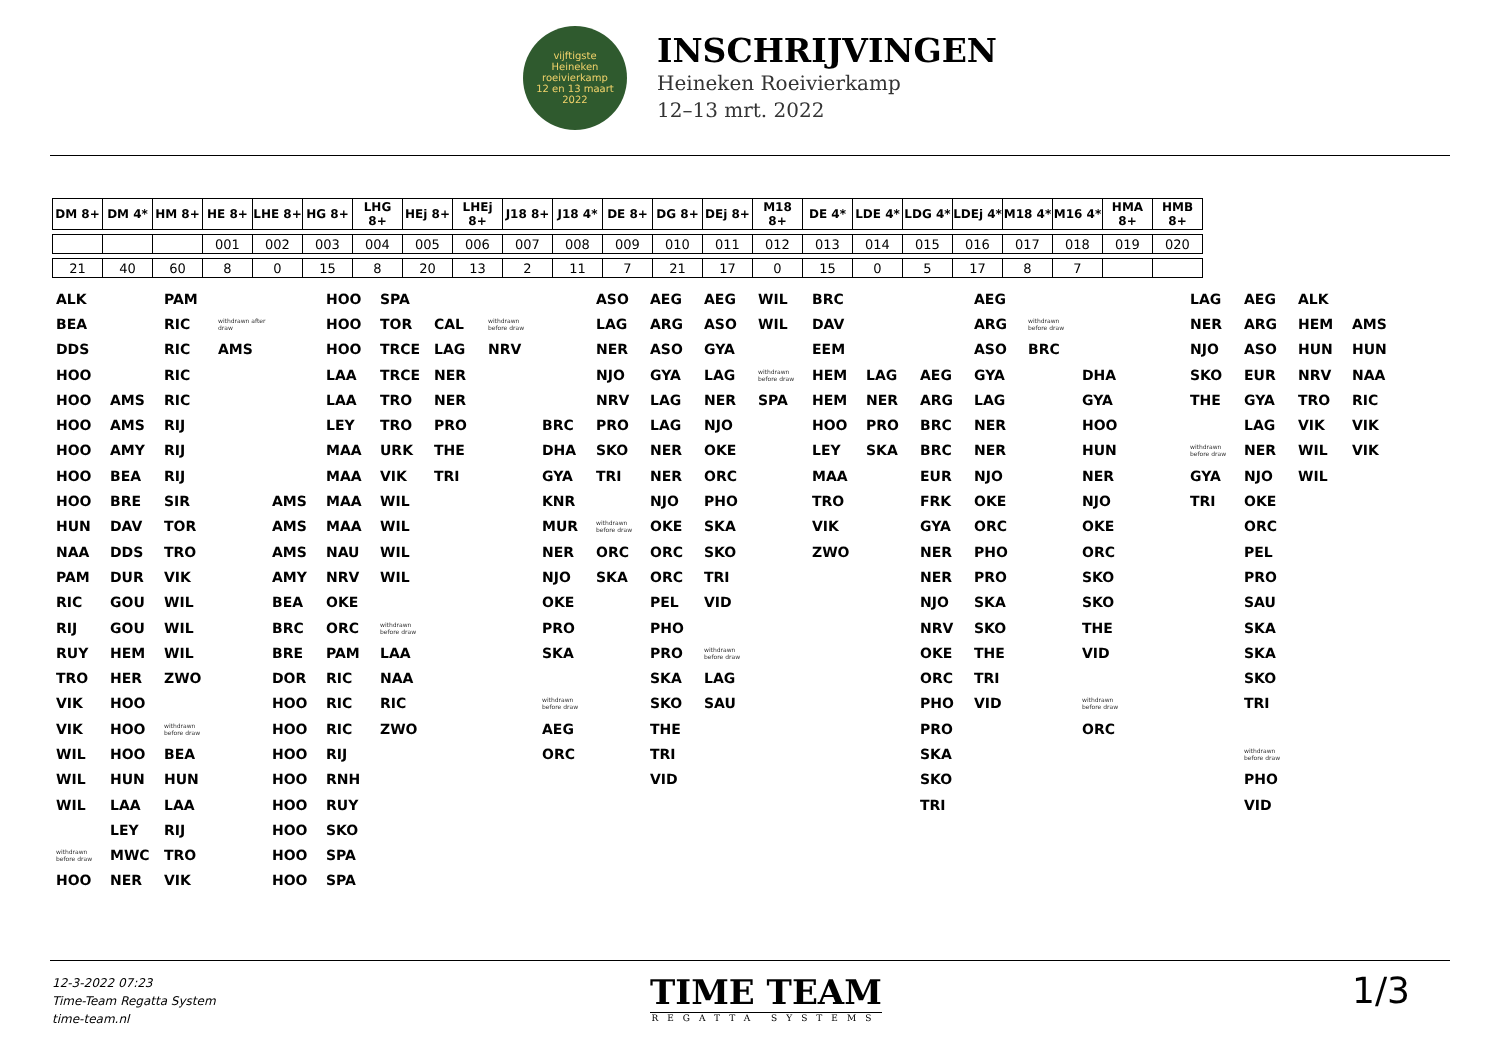vijftigste
Heineken
roeivierkamp
12 en 13 maart 2022
INSCHRIJVINGEN
Heineken Roeivierkamp
12–13 mrt. 2022
| DM 8+ | DM 4* | HM 8+ | HE 8+ | LHE 8+ | HG 8+ | LHG 8+ | HEj 8+ | LHEj 8+ | J18 8+ | J18 4* | DE 8+ | DG 8+ | DEj 8+ | M18 8+ | DE 4* | LDE 4* | LDG 4* | LDEj 4* | M18 4* | M16 4* | HMA 8+ | HMB 8+ |
| --- | --- | --- | --- | --- | --- | --- | --- | --- | --- | --- | --- | --- | --- | --- | --- | --- | --- | --- | --- | --- | --- | --- |
| | | | 001 | 002 | 003 | 004 | 005 | 006 | 007 | 008 | 009 | 010 | 011 | 012 | 013 | 014 | 015 | 016 | 017 | 018 | 019 | 020 |
| 21 | 40 | 60 | 8 | 0 | 15 | 8 | 20 | 13 | 2 | 11 | 7 | 21 | 17 | 0 | 15 | 0 | 5 | 17 | 8 | 7 | | |
| ALK | | PAM | | | HOO | SPA | | | | ASO | AEG | AEG | WIL | BRC | | | AEG | | | | LAG | AEG | ALK | |
| BEA | | RIC | withdrawn after draw | | HOO | TOR | CAL | withdrawn before draw | | LAG | ARG | ASO | WIL | DAV | | | ARG | withdrawn before draw | | | NER | ARG | HEM | AMS |
| DDS | | RIC | AMS | | HOO | TRCE | LAG | NRV | | NER | ASO | GYA | | EEM | | | ASO | BRC | | | NJO | ASO | HUN | HUN |
| HOO | | RIC | | | LAA | TRCE | NER | | | NJO | GYA | LAG | withdrawn before draw | HEM | LAG | AEG | GYA | | DHA | | SKO | EUR | NRV | NAA |
| HOO | AMS | RIC | | | LAA | TRO | NER | | | NRV | LAG | NER | SPA | HEM | NER | ARG | LAG | | GYA | | THE | GYA | TRO | RIC |
| HOO | AMS | RIJ | | | LEY | TRO | PRO | | BRC | PRO | LAG | NJO | | HOO | PRO | BRC | NER | | HOO | | | LAG | VIK | VIK |
| HOO | AMY | RIJ | | | MAA | URK | THE | | DHA | SKO | NER | OKE | | LEY | SKA | BRC | NER | | HUN | | withdrawn before draw | NER | WIL | VIK |
| HOO | BEA | RIJ | | | MAA | VIK | TRI | | GYA | TRI | NER | ORC | | MAA | | EUR | NJO | | NER | | GYA | NJO | WIL | |
| HOO | BRE | SIR | | AMS | MAA | WIL | | | KNR | | NJO | PHO | | TRO | | FRK | OKE | | NJO | | TRI | OKE | | |
| HUN | DAV | TOR | | AMS | MAA | WIL | | | MUR | withdrawn before draw | OKE | SKA | | VIK | | GYA | ORC | | OKE | | | ORC | | |
| NAA | DDS | TRO | | AMS | NAU | WIL | | | NER | ORC | ORC | SKO | | ZWO | | NER | PHO | | ORC | | | PEL | | |
| PAM | DUR | VIK | | AMY | NRV | WIL | | | NJO | SKA | ORC | TRI | | | | NER | PRO | | SKO | | | PRO | | |
| RIC | GOU | WIL | | BEA | OKE | | | | OKE | | PEL | VID | | | | NJO | SKA | | SKO | | | SAU | | |
| RIJ | GOU | WIL | | BRC | ORC | withdrawn before draw | | | PRO | | PHO | | | | | NRV | SKO | | THE | | | SKA | | |
| RUY | HEM | WIL | | BRE | PAM | LAA | | | SKA | | PRO | withdrawn before draw | | | | OKE | THE | | VID | | | SKA | | |
| TRO | HER | ZWO | | DOR | RIC | NAA | | | | | SKA | LAG | | | | ORC | TRI | | | | | SKO | | |
| VIK | HOO | | | HOO | RIC | RIC | | | withdrawn before draw | | SKO | SAU | | | | PHO | VID | | withdrawn before draw | | | TRI | | |
| VIK | HOO | withdrawn before draw | | HOO | RIC | ZWO | | | AEG | | THE | | | | | PRO | | | ORC | | | | | |
| WIL | HOO | BEA | | HOO | RIJ | | | | ORC | | TRI | | | | | SKA | | | | | | withdrawn before draw | | |
| WIL | HUN | HUN | | HOO | RNH | | | | | | VID | | | | | SKO | | | | | | PHO | | |
| WIL | LAA | LAA | | HOO | RUY | | | | | | | | | | | TRI | | | | | | VID | | |
| | LEY | RIJ | | HOO | SKO | | | | | | | | | | | | | | | | | | | |
| withdrawn before draw | MWC | TRO | | HOO | SPA | | | | | | | | | | | | | | | | | | | |
| HOO | NER | VIK | | HOO | SPA | | | | | | | | | | | | | | | | | | | |
12-3-2022 07:23
Time-Team Regatta System
time-team.nl
TIME TEAM
REGATTA SYSTEMS
1/3